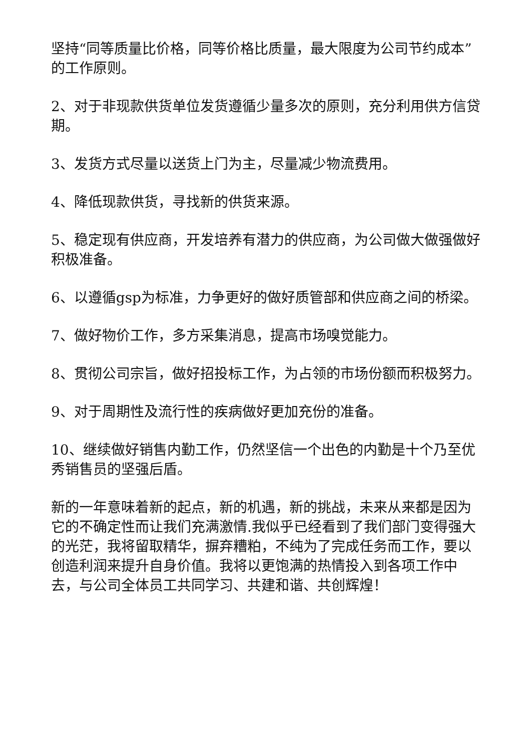坚持“同等质量比价格，同等价格比质量，最大限度为公司节约成本”的工作原则。
2、对于非现款供货单位发货遵循少量多次的原则，充分利用供方信贷期。
3、发货方式尽量以送货上门为主，尽量减少物流费用。
4、降低现款供货，寻找新的供货来源。
5、稳定现有供应商，开发培养有潜力的供应商，为公司做大做强做好积极准备。
6、以遵循gsp为标准，力争更好的做好质管部和供应商之间的桥梁。
7、做好物价工作，多方采集消息，提高市场嗅觉能力。
8、贯彻公司宗旨，做好招投标工作，为占领的市场份额而积极努力。
9、对于周期性及流行性的疾病做好更加充份的准备。
10、继续做好销售内勤工作，仍然坚信一个出色的内勤是十个乃至优秀销售员的坚强后盾。
新的一年意味着新的起点，新的机遇，新的挑战，未来从来都是因为它的不确定性而让我们充满激情.我似乎已经看到了我们部门变得强大的光茫，我将留取精华，摒弃糟粕，不纯为了完成任务而工作，要以创造利润来提升自身价值。我将以更饱满的热情投入到各项工作中去，与公司全体员工共同学习、共建和谐、共创辉煌！